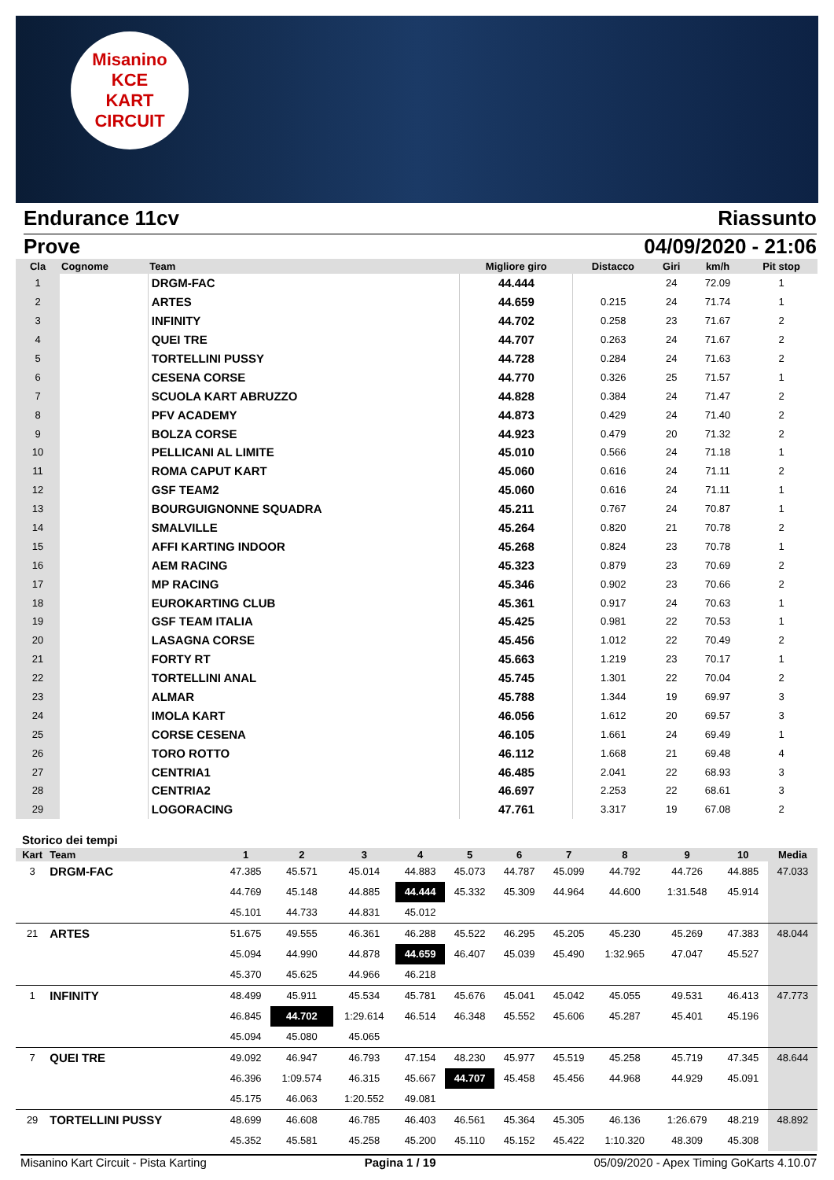Misanino
KCE
KART CIRCUIT
Endurance 11cv Riassunto
Prove 04/09/2020 - 21:06
| Cla | Cognome | Team | Migliore giro | Distacco | Giri | km/h | Pit stop |
| --- | --- | --- | --- | --- | --- | --- | --- |
| 1 | | DRGM-FAC | 44.444 | | 24 | 72.09 | 1 |
| 2 | | ARTES | 44.659 | 0.215 | 24 | 71.74 | 1 |
| 3 | | INFINITY | 44.702 | 0.258 | 23 | 71.67 | 2 |
| 4 | | QUEI TRE | 44.707 | 0.263 | 24 | 71.67 | 2 |
| 5 | | TORTELLINI PUSSY | 44.728 | 0.284 | 24 | 71.63 | 2 |
| 6 | | CESENA CORSE | 44.770 | 0.326 | 25 | 71.57 | 1 |
| 7 | | SCUOLA KART ABRUZZO | 44.828 | 0.384 | 24 | 71.47 | 2 |
| 8 | | PFV ACADEMY | 44.873 | 0.429 | 24 | 71.40 | 2 |
| 9 | | BOLZA CORSE | 44.923 | 0.479 | 20 | 71.32 | 2 |
| 10 | | PELLICANI AL LIMITE | 45.010 | 0.566 | 24 | 71.18 | 1 |
| 11 | | ROMA CAPUT KART | 45.060 | 0.616 | 24 | 71.11 | 2 |
| 12 | | GSF TEAM2 | 45.060 | 0.616 | 24 | 71.11 | 1 |
| 13 | | BOURGUIGNONNE SQUADRA | 45.211 | 0.767 | 24 | 70.87 | 1 |
| 14 | | SMALVILLE | 45.264 | 0.820 | 21 | 70.78 | 2 |
| 15 | | AFFI KARTING INDOOR | 45.268 | 0.824 | 23 | 70.78 | 1 |
| 16 | | AEM RACING | 45.323 | 0.879 | 23 | 70.69 | 2 |
| 17 | | MP RACING | 45.346 | 0.902 | 23 | 70.66 | 2 |
| 18 | | EUROKARTING CLUB | 45.361 | 0.917 | 24 | 70.63 | 1 |
| 19 | | GSF TEAM ITALIA | 45.425 | 0.981 | 22 | 70.53 | 1 |
| 20 | | LASAGNA CORSE | 45.456 | 1.012 | 22 | 70.49 | 2 |
| 21 | | FORTY RT | 45.663 | 1.219 | 23 | 70.17 | 1 |
| 22 | | TORTELLINI ANAL | 45.745 | 1.301 | 22 | 70.04 | 2 |
| 23 | | ALMAR | 45.788 | 1.344 | 19 | 69.97 | 3 |
| 24 | | IMOLA KART | 46.056 | 1.612 | 20 | 69.57 | 3 |
| 25 | | CORSE CESENA | 46.105 | 1.661 | 24 | 69.49 | 1 |
| 26 | | TORO ROTTO | 46.112 | 1.668 | 21 | 69.48 | 4 |
| 27 | | CENTRIA1 | 46.485 | 2.041 | 22 | 68.93 | 3 |
| 28 | | CENTRIA2 | 46.697 | 2.253 | 22 | 68.61 | 3 |
| 29 | | LOGORACING | 47.761 | 3.317 | 19 | 67.08 | 2 |
Storico dei tempi
| Kart | Team | 1 | 2 | 3 | 4 | 5 | 6 | 7 | 8 | 9 | 10 | Media |
| --- | --- | --- | --- | --- | --- | --- | --- | --- | --- | --- | --- | --- |
| 3 | DRGM-FAC | 47.385 | 45.571 | 45.014 | 44.883 | 45.073 | 44.787 | 45.099 | 44.792 | 44.726 | 44.885 | 47.033 |
| | | 44.769 | 45.148 | 44.885 | 44.444 | 45.332 | 45.309 | 44.964 | 44.600 | 1:31.548 | 45.914 | |
| | | 45.101 | 44.733 | 44.831 | 45.012 | | | | | | | |
| 21 | ARTES | 51.675 | 49.555 | 46.361 | 46.288 | 45.522 | 46.295 | 45.205 | 45.230 | 45.269 | 47.383 | 48.044 |
| | | 45.094 | 44.990 | 44.878 | 44.659 | 46.407 | 45.039 | 45.490 | 1:32.965 | 47.047 | 45.527 | |
| | | 45.370 | 45.625 | 44.966 | 46.218 | | | | | | | |
| 1 | INFINITY | 48.499 | 45.911 | 45.534 | 45.781 | 45.676 | 45.041 | 45.042 | 45.055 | 49.531 | 46.413 | 47.773 |
| | | 46.845 | 44.702 | 1:29.614 | 46.514 | 46.348 | 45.552 | 45.606 | 45.287 | 45.401 | 45.196 | |
| | | 45.094 | 45.080 | 45.065 | | | | | | | | |
| 7 | QUEI TRE | 49.092 | 46.947 | 46.793 | 47.154 | 48.230 | 45.977 | 45.519 | 45.258 | 45.719 | 47.345 | 48.644 |
| | | 46.396 | 1:09.574 | 46.315 | 45.667 | 44.707 | 45.458 | 45.456 | 44.968 | 44.929 | 45.091 | |
| | | 45.175 | 46.063 | 1:20.552 | 49.081 | | | | | | | |
| 29 | TORTELLINI PUSSY | 48.699 | 46.608 | 46.785 | 46.403 | 46.561 | 45.364 | 45.305 | 46.136 | 1:26.679 | 48.219 | 48.892 |
| | | 45.352 | 45.581 | 45.258 | 45.200 | 45.110 | 45.152 | 45.422 | 1:10.320 | 48.309 | 45.308 | |
Misanino Kart Circuit - Pista Karting Pagina 1 / 19 05/09/2020 - Apex Timing GoKarts 4.10.07